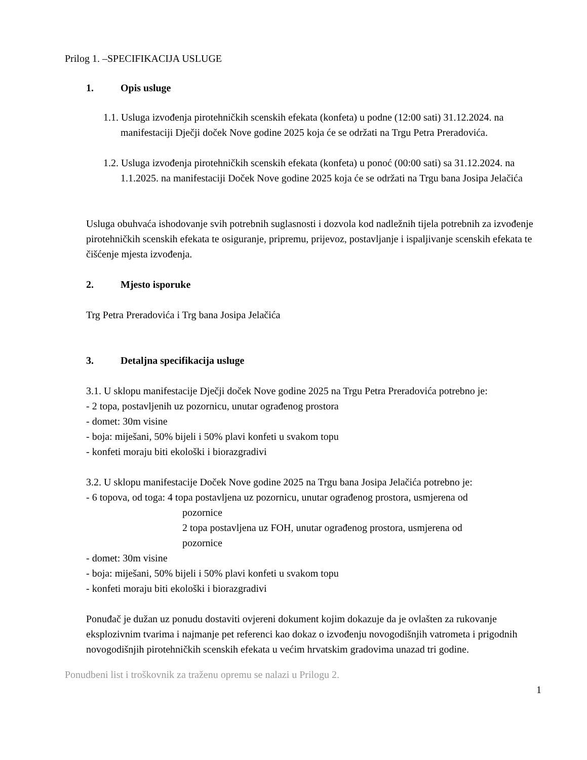Prilog 1. –SPECIFIKACIJA USLUGE
1. Opis usluge
1.1. Usluga izvođenja pirotehničkih scenskih efekata (konfeta) u podne (12:00 sati) 31.12.2024. na manifestaciji Dječji doček Nove godine 2025 koja će se održati na Trgu Petra Preradovića.
1.2. Usluga izvođenja pirotehničkih scenskih efekata (konfeta) u ponoć (00:00 sati) sa 31.12.2024. na 1.1.2025. na manifestaciji Doček Nove godine 2025 koja će se održati na Trgu bana Josipa Jelačića
Usluga obuhvaća ishodovanje svih potrebnih suglasnosti i dozvola kod nadležnih tijela potrebnih za izvođenje pirotehničkih scenskih efekata te osiguranje, pripremu, prijevoz, postavljanje i ispaljivanje scenskih efekata te čišćenje mjesta izvođenja.
2. Mjesto isporuke
Trg Petra Preradovića i Trg bana Josipa Jelačića
3. Detaljna specifikacija usluge
3.1. U sklopu manifestacije Dječji doček Nove godine 2025 na Trgu Petra Preradovića potrebno je:
- 2 topa, postavljenih uz pozornicu, unutar ograđenog prostora
- domet: 30m visine
- boja: miješani, 50% bijeli i 50% plavi konfeti u svakom topu
- konfeti moraju biti ekološki i biorazgradivi
3.2. U sklopu manifestacije Doček Nove godine 2025 na Trgu bana Josipa Jelačića potrebno je:
- 6 topova, od toga: 4 topa postavljena uz pozornicu, unutar ograđenog prostora, usmjerena od
pozornice
2 topa postavljena uz FOH, unutar ograđenog prostora, usmjerena od
pozornice
- domet: 30m visine
- boja: miješani, 50% bijeli i 50% plavi konfeti u svakom topu
- konfeti moraju biti ekološki i biorazgradivi
Ponuđač je dužan uz ponudu dostaviti ovjereni dokument kojim dokazuje da je ovlašten za rukovanje eksplozivnim tvarima i najmanje pet referenci kao dokaz o izvođenju novogodišnjih vatrometa i prigodnih novogodišnjih pirotehničkih scenskih efekata u većim hrvatskim gradovima unazad tri godine.
Ponudbeni list i troškovnik za traženu opremu se nalazi u Prilogu 2.
1